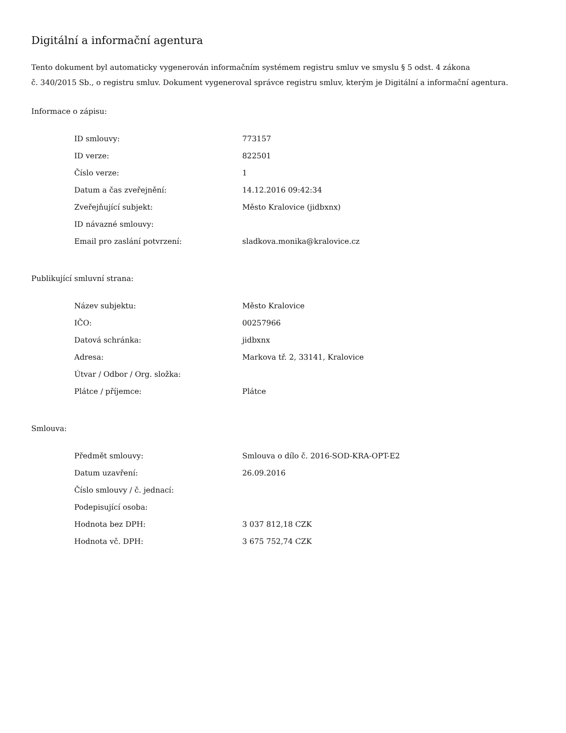Digitální a informační agentura
Tento dokument byl automaticky vygenerován informačním systémem registru smluv ve smyslu § 5 odst. 4 zákona
č. 340/2015 Sb., o registru smluv. Dokument vygeneroval správce registru smluv, kterým je Digitální a informační agentura.
Informace o zápisu:
| ID smlouvy: | 773157 |
| ID verze: | 822501 |
| Číslo verze: | 1 |
| Datum a čas zveřejnění: | 14.12.2016 09:42:34 |
| Zveřejňující subjekt: | Město Kralovice (jidbxnx) |
| ID návazné smlouvy: | |
| Email pro zaslání potvrzení: | sladkova.monika@kralovice.cz |
Publikující smluvní strana:
| Název subjektu: | Město Kralovice |
| IČO: | 00257966 |
| Datová schránka: | jidbxnx |
| Adresa: | Markova tř. 2, 33141, Kralovice |
| Útvar / Odbor / Org. složka: | |
| Plátce / příjemce: | Plátce |
Smlouva:
| Předmět smlouvy: | Smlouva o dílo č. 2016-SOD-KRA-OPT-E2 |
| Datum uzavření: | 26.09.2016 |
| Číslo smlouvy / č. jednací: | |
| Podepisující osoba: | |
| Hodnota bez DPH: | 3 037 812,18 CZK |
| Hodnota vč. DPH: | 3 675 752,74 CZK |